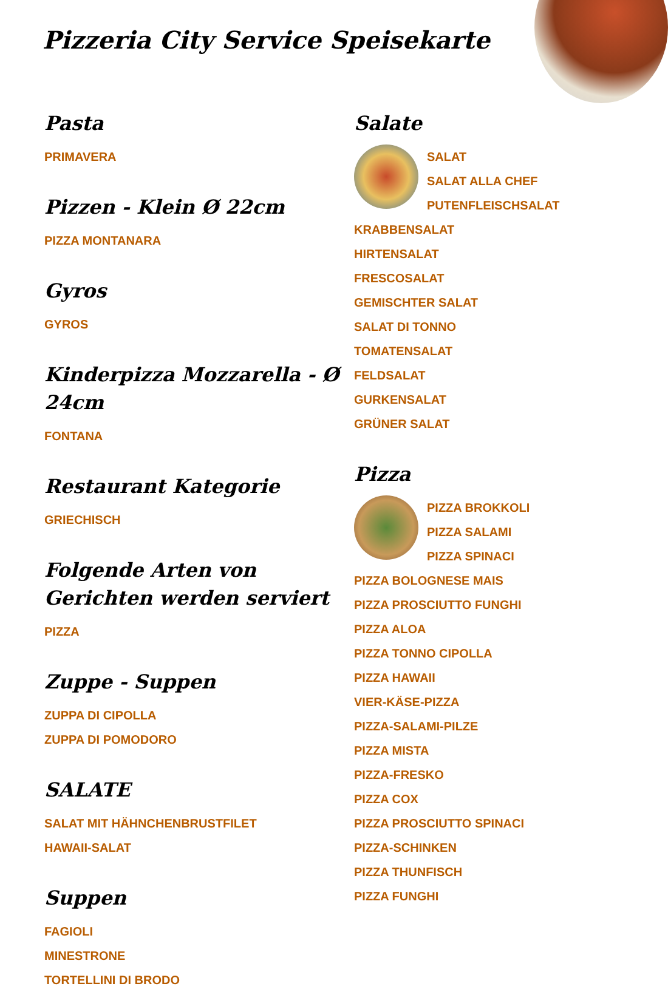Pizzeria City Service Speisekarte
Pasta
PRIMAVERA
Pizzen - Klein Ø 22cm
PIZZA MONTANARA
Gyros
GYROS
Kinderpizza Mozzarella - Ø 24cm
FONTANA
Restaurant Kategorie
GRIECHISCH
Folgende Arten von Gerichten werden serviert
PIZZA
Zuppe - Suppen
ZUPPA DI CIPOLLA
ZUPPA DI POMODORO
SALATE
SALAT MIT HÄHNCHENBRUSTFILET
HAWAII-SALAT
Suppen
FAGIOLI
MINESTRONE
TORTELLINI DI BRODO
Salate
SALAT
SALAT ALLA CHEF
PUTENFLEISCHSALAT
KRABBENSALAT
HIRTENSALAT
FRESCOSALAT
GEMISCHTER SALAT
SALAT DI TONNO
TOMATENSALAT
FELDSALAT
GURKENSALAT
GRÜNER SALAT
Pizza
PIZZA BROKKOLI
PIZZA SALAMI
PIZZA SPINACI
PIZZA BOLOGNESE MAIS
PIZZA PROSCIUTTO FUNGHI
PIZZA ALOA
PIZZA TONNO CIPOLLA
PIZZA HAWAII
VIER-KÄSE-PIZZA
PIZZA-SALAMI-PILZE
PIZZA MISTA
PIZZA-FRESKO
PIZZA COX
PIZZA PROSCIUTTO SPINACI
PIZZA-SCHINKEN
PIZZA THUNFISCH
PIZZA FUNGHI